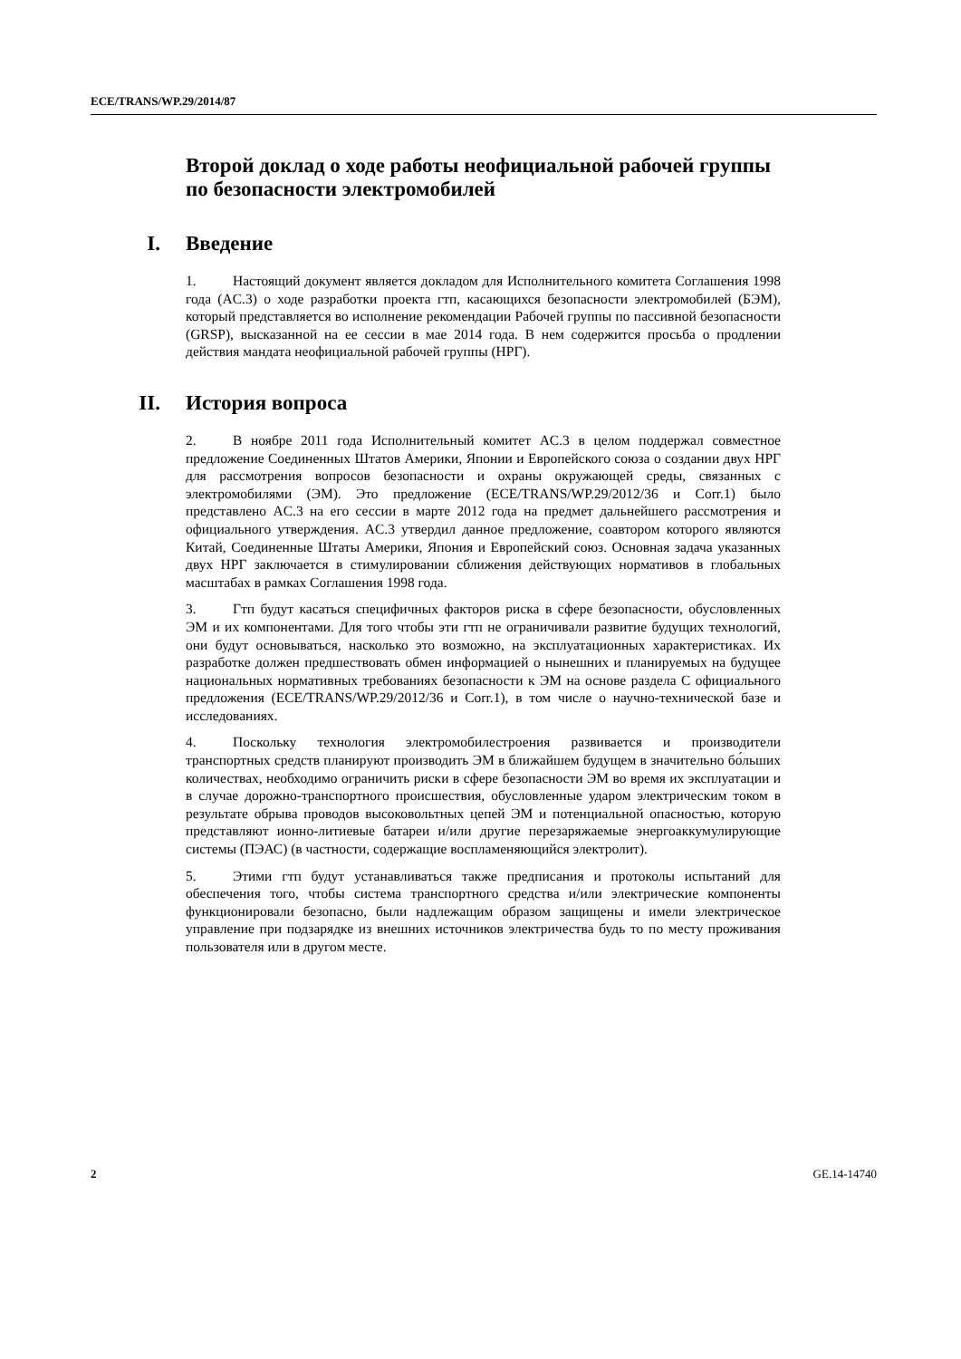ECE/TRANS/WP.29/2014/87
Второй доклад о ходе работы неофициальной рабочей группы по безопасности электромобилей
I. Введение
1. Настоящий документ является докладом для Исполнительного комитета Соглашения 1998 года (AC.3) о ходе разработки проекта гтп, касающихся безопасности электромобилей (БЭМ), который представляется во исполнение рекомендации Рабочей группы по пассивной безопасности (GRSP), высказанной на ее сессии в мае 2014 года. В нем содержится просьба о продлении действия мандата неофициальной рабочей группы (НРГ).
II. История вопроса
2. В ноябре 2011 года Исполнительный комитет AC.3 в целом поддержал совместное предложение Соединенных Штатов Америки, Японии и Европейского союза о создании двух НРГ для рассмотрения вопросов безопасности и охраны окружающей среды, связанных с электромобилями (ЭМ). Это предложение (ECE/TRANS/WP.29/2012/36 и Corr.1) было представлено AC.3 на его сессии в марте 2012 года на предмет дальнейшего рассмотрения и официального утверждения. AC.3 утвердил данное предложение, соавтором которого являются Китай, Соединенные Штаты Америки, Япония и Европейский союз. Основная задача указанных двух НРГ заключается в стимулировании сближения действующих нормативов в глобальных масштабах в рамках Соглашения 1998 года.
3. Гтп будут касаться специфичных факторов риска в сфере безопасности, обусловленных ЭМ и их компонентами. Для того чтобы эти гтп не ограничивали развитие будущих технологий, они будут основываться, насколько это возможно, на эксплуатационных характеристиках. Их разработке должен предшествовать обмен информацией о нынешних и планируемых на будущее национальных нормативных требованиях безопасности к ЭМ на основе раздела C официального предложения (ECE/TRANS/WP.29/2012/36 и Corr.1), в том числе о научно-технической базе и исследованиях.
4. Поскольку технология электромобилестроения развивается и производители транспортных средств планируют производить ЭМ в ближайшем будущем в значительно бо́льших количествах, необходимо ограничить риски в сфере безопасности ЭМ во время их эксплуатации и в случае дорожно-транспортного происшествия, обусловленные ударом электрическим током в результате обрыва проводов высоковольтных цепей ЭМ и потенциальной опасностью, которую представляют ионно-литиевые батареи и/или другие перезаряжаемые энергоаккумулирующие системы (ПЭАС) (в частности, содержащие воспламеняющийся электролит).
5. Этими гтп будут устанавливаться также предписания и протоколы испытаний для обеспечения того, чтобы система транспортного средства и/или электрические компоненты функционировали безопасно, были надлежащим образом защищены и имели электрическое управление при подзарядке из внешних источников электричества будь то по месту проживания пользователя или в другом месте.
2 GE.14-14740